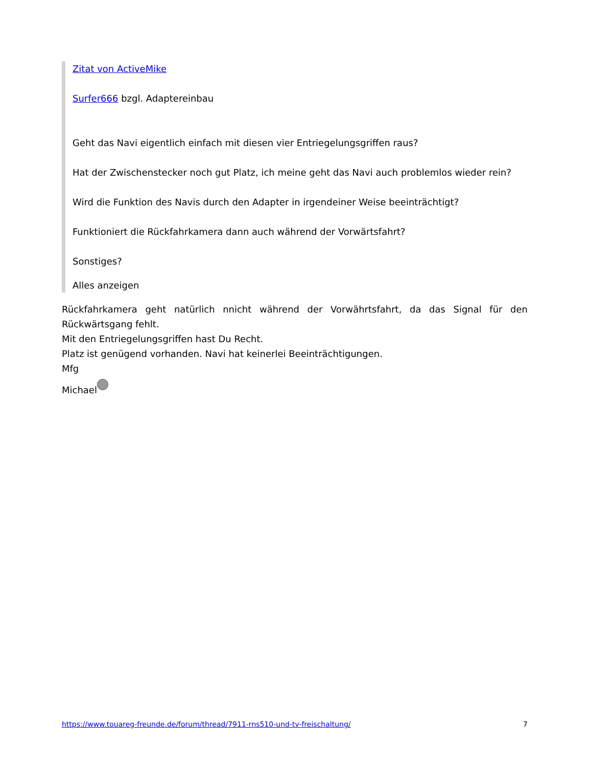Zitat von ActiveMike
Surfer666 bzgl. Adaptereinbau
Geht das Navi eigentlich einfach mit diesen vier Entriegelungsgriffen raus?
Hat der Zwischenstecker noch gut Platz, ich meine geht das Navi auch problemlos wieder rein?
Wird die Funktion des Navis durch den Adapter in irgendeiner Weise beeinträchtigt?
Funktioniert die Rückfahrkamera dann auch während der Vorwärtsfahrt?
Sonstiges?
Alles anzeigen
Rückfahrkamera geht natürlich nnicht während der Vorwährtsfahrt, da das Signal für den Rückwärtsgang fehlt.
Mit den Entriegelungsgriffen hast Du Recht.
Platz ist genügend vorhanden. Navi hat keinerlei Beeinträchtigungen.
Mfg
Michael
https://www.touareg-freunde.de/forum/thread/7911-rns510-und-tv-freischaltung/ 7